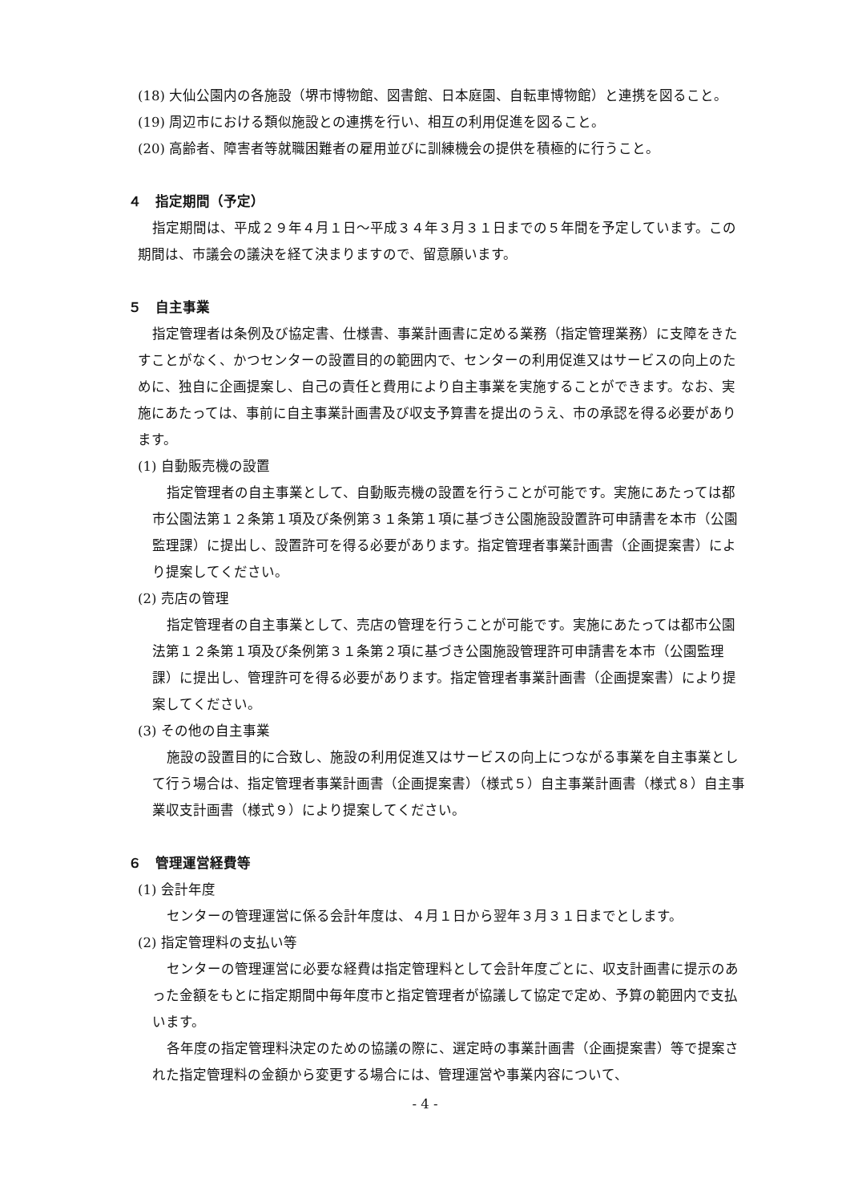(18) 大仙公園内の各施設（堺市博物館、図書館、日本庭園、自転車博物館）と連携を図ること。
(19) 周辺市における類似施設との連携を行い、相互の利用促進を図ること。
(20) 高齢者、障害者等就職困難者の雇用並びに訓練機会の提供を積極的に行うこと。
４　指定期間（予定）
指定期間は、平成２９年４月１日～平成３４年３月３１日までの５年間を予定しています。この期間は、市議会の議決を経て決まりますので、留意願います。
５　自主事業
指定管理者は条例及び協定書、仕様書、事業計画書に定める業務（指定管理業務）に支障をきたすことがなく、かつセンターの設置目的の範囲内で、センターの利用促進又はサービスの向上のために、独自に企画提案し、自己の責任と費用により自主事業を実施することができます。なお、実施にあたっては、事前に自主事業計画書及び収支予算書を提出のうえ、市の承認を得る必要があります。
(1) 自動販売機の設置
指定管理者の自主事業として、自動販売機の設置を行うことが可能です。実施にあたっては都市公園法第１２条第１項及び条例第３１条第１項に基づき公園施設設置許可申請書を本市（公園監理課）に提出し、設置許可を得る必要があります。指定管理者事業計画書（企画提案書）により提案してください。
(2) 売店の管理
指定管理者の自主事業として、売店の管理を行うことが可能です。実施にあたっては都市公園法第１２条第１項及び条例第３１条第２項に基づき公園施設管理許可申請書を本市（公園監理課）に提出し、管理許可を得る必要があります。指定管理者事業計画書（企画提案書）により提案してください。
(3) その他の自主事業
施設の設置目的に合致し、施設の利用促進又はサービスの向上につながる事業を自主事業として行う場合は、指定管理者事業計画書（企画提案書）（様式５）自主事業計画書（様式８）自主事業収支計画書（様式９）により提案してください。
６　管理運営経費等
(1) 会計年度
センターの管理運営に係る会計年度は、４月１日から翌年３月３１日までとします。
(2) 指定管理料の支払い等
センターの管理運営に必要な経費は指定管理料として会計年度ごとに、収支計画書に提示のあった金額をもとに指定期間中毎年度市と指定管理者が協議して協定で定め、予算の範囲内で支払います。
各年度の指定管理料決定のための協議の際に、選定時の事業計画書（企画提案書）等で提案された指定管理料の金額から変更する場合には、管理運営や事業内容について、
- 4 -